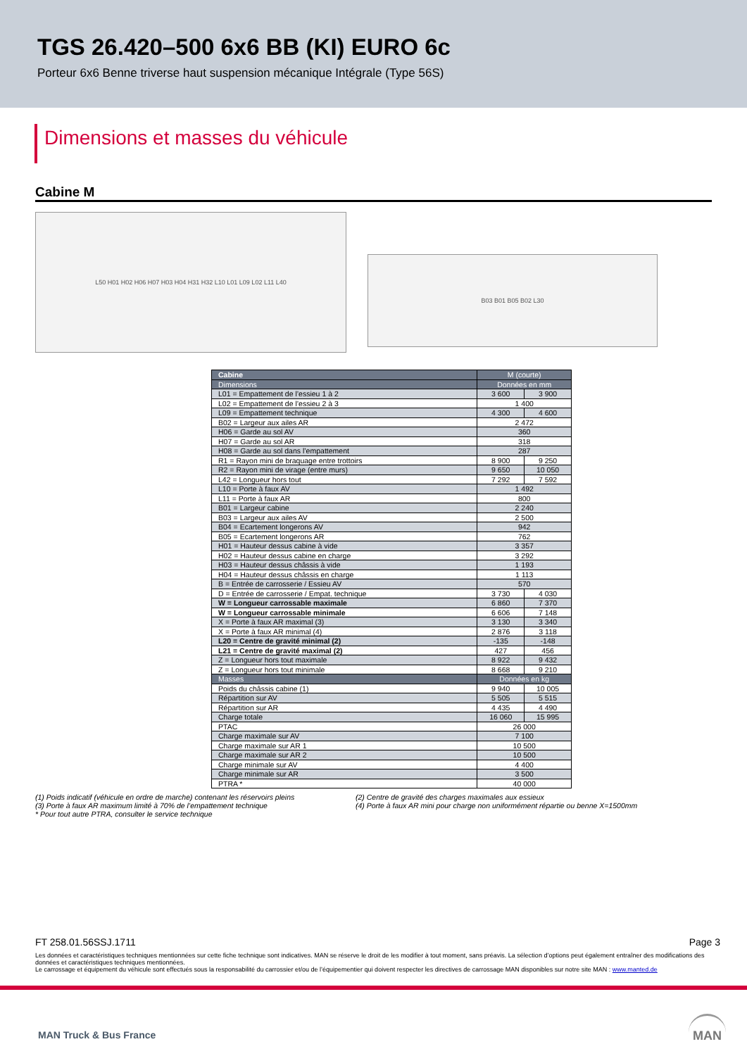TGS 26.420–500 6x6 BB (KI) EURO 6c
Porteur 6x6 Benne triverse haut suspension mécanique Intégrale (Type 56S)
Dimensions et masses du véhicule
Cabine M
L50 H01 H02 H06 H07 H03 H04 H31 H32 L10 L01 L09 L02 L11 L40
B03 B01 B05 B02 L30
| Cabine | M (courte) | |
| --- | --- | --- |
| Dimensions | Données en mm | |
| L01 = Empattement de l’essieu 1 à 2 | 3 600 | 3 900 |
| L02 = Empattement de l’essieu 2 à 3 | 1 400 | |
| L09 = Empattement technique | 4 300 | 4 600 |
| B02 = Largeur aux ailes AR | 2 472 | |
| H06 = Garde au sol AV | 360 | |
| H07 = Garde au sol AR | 318 | |
| H08 = Garde au sol dans l’empattement | 287 | |
| R1 = Rayon mini de braquage entre trottoirs | 8 900 | 9 250 |
| R2 = Rayon mini de virage (entre murs) | 9 650 | 10 050 |
| L42 = Longueur hors tout | 7 292 | 7 592 |
| L10 = Porte à faux AV | 1 492 | |
| L11 = Porte à faux AR | 800 | |
| B01 = Largeur cabine | 2 240 | |
| B03 = Largeur aux ailes AV | 2 500 | |
| B04 = Ecartement longerons AV | 942 | |
| B05 = Ecartement longerons AR | 762 | |
| H01 = Hauteur dessus cabine à vide | 3 357 | |
| H02 = Hauteur dessus cabine en charge | 3 292 | |
| H03 = Hauteur dessus châssis à vide | 1 193 | |
| H04 = Hauteur dessus châssis en charge | 1 113 | |
| B = Entrée de carrosserie / Essieu AV | 570 | |
| D = Entrée de carrosserie / Empat. technique | 3 730 | 4 030 |
| W = Longueur carrossable maximale | 6 860 | 7 370 |
| W = Longueur carrossable minimale | 6 606 | 7 148 |
| X = Porte à faux AR maximal (3) | 3 130 | 3 340 |
| X = Porte à faux AR minimal (4) | 2 876 | 3 118 |
| L20 = Centre de gravité minimal (2) | -135 | -148 |
| L21 = Centre de gravité maximal (2) | 427 | 456 |
| Z = Longueur hors tout maximale | 8 922 | 9 432 |
| Z = Longueur hors tout minimale | 8 668 | 9 210 |
| Masses | Données en kg | |
| Poids du châssis cabine (1) | 9 940 | 10 005 |
| Répartition sur AV | 5 505 | 5 515 |
| Répartition sur AR | 4 435 | 4 490 |
| Charge totale | 16 060 | 15 995 |
| PTAC | 26 000 | |
| Charge maximale sur AV | 7 100 | |
| Charge maximale sur AR 1 | 10 500 | |
| Charge maximale sur AR 2 | 10 500 | |
| Charge minimale sur AV | 4 400 | |
| Charge minimale sur AR | 3 500 | |
| PTRA * | 40 000 | |
(1) Poids indicatif (véhicule en ordre de marche) contenant les réservoirs pleins
(3) Porte à faux AR maximum limité à 70% de l’empattement technique
* Pour tout autre PTRA, consulter le service technique
(2) Centre de gravité des charges maximales aux essieux
(4) Porte à faux AR mini pour charge non uniformément répartie ou benne X=1500mm
FT 258.01.56SSJ.1711 Page 3
Les données et caractéristiques techniques mentionnées sur cette fiche technique sont indicatives. MAN se réserve le droit de les modifier à tout moment, sans préavis. La sélection d’options peut également entraîner des modifications des données et caractéristiques techniques mentionnées.
Le carrossage et équipement du véhicule sont effectués sous la responsabilité du carrossier et/ou de l’équipementier qui doivent respecter les directives de carrossage MAN disponibles sur notre site MAN : www.manted.de
MAN Truck & Bus France
MAN